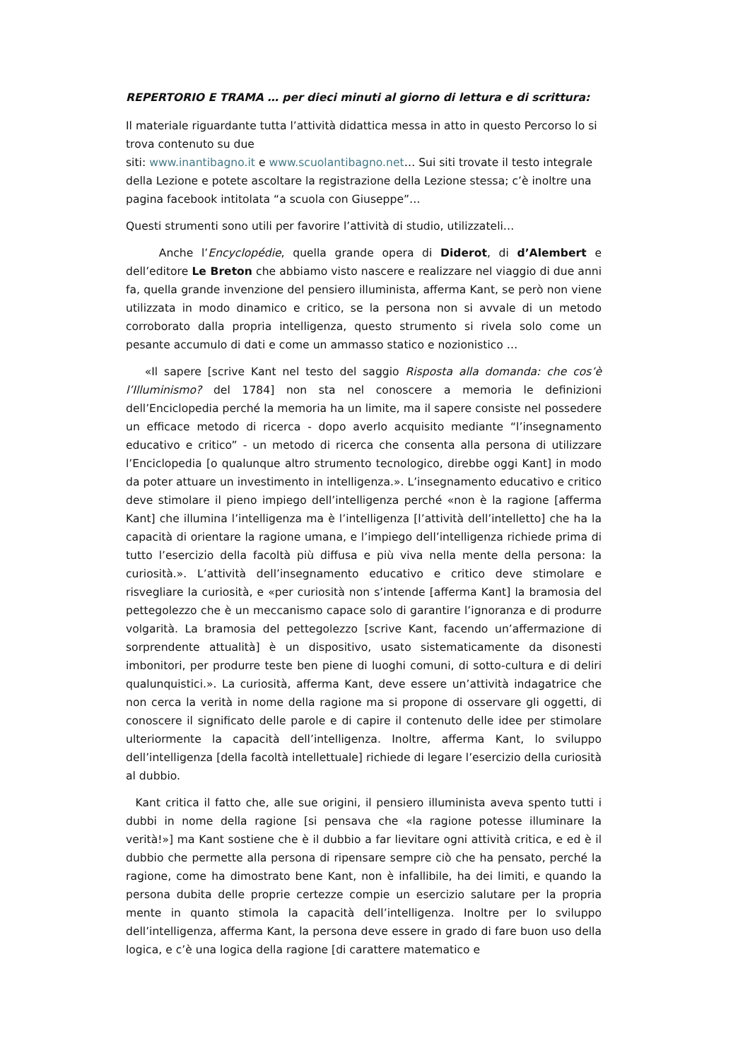REPERTORIO E TRAMA … per dieci minuti al giorno di lettura e di scrittura:
Il materiale riguardante tutta l’attività didattica messa in atto in questo Percorso lo si trova contenuto su due
siti: www.inantibagno.it e www.scuolantibagno.net… Sui siti trovate il testo integrale della Lezione e potete ascoltare la registrazione della Lezione stessa; c’è inoltre una pagina facebook intitolata “a scuola con Giuseppe”…
Questi strumenti sono utili per favorire l’attività di studio, utilizzateli…
Anche l’Encyclopédie, quella grande opera di Diderot, di d’Alembert e dell’editore Le Breton che abbiamo visto nascere e realizzare nel viaggio di due anni fa, quella grande invenzione del pensiero illuminista, afferma Kant, se però non viene utilizzata in modo dinamico e critico, se la persona non si avvale di un metodo corroborato dalla propria intelligenza, questo strumento si rivela solo come un pesante accumulo di dati e come un ammasso statico e nozionistico …
«Il sapere [scrive Kant nel testo del saggio Risposta alla domanda: che cos’è l’Illuminismo? del 1784] non sta nel conoscere a memoria le definizioni dell’Enciclopedia perché la memoria ha un limite, ma il sapere consiste nel possedere un efficace metodo di ricerca - dopo averlo acquisito mediante “l’insegnamento educativo e critico” - un metodo di ricerca che consenta alla persona di utilizzare l’Enciclopedia [o qualunque altro strumento tecnologico, direbbe oggi Kant] in modo da poter attuare un investimento in intelligenza.». L’insegnamento educativo e critico deve stimolare il pieno impiego dell’intelligenza perché «non è la ragione [afferma Kant] che illumina l’intelligenza ma è l’intelligenza [l’attività dell’intelletto] che ha la capacità di orientare la ragione umana, e l’impiego dell’intelligenza richiede prima di tutto l’esercizio della facoltà più diffusa e più viva nella mente della persona: la curiosità.». L’attività dell’insegnamento educativo e critico deve stimolare e risvegliare la curiosità, e «per curiosità non s’intende [afferma Kant] la bramosia del pettegolezzo che è un meccanismo capace solo di garantire l’ignoranza e di produrre volgarità. La bramosia del pettegolezzo [scrive Kant, facendo un’affermazione di sorprendente attualità] è un dispositivo, usato sistematicamente da disonesti imbonitori, per produrre teste ben piene di luoghi comuni, di sotto-cultura e di deliri qualunquistici.». La curiosità, afferma Kant, deve essere un’attività indagatrice che non cerca la verità in nome della ragione ma si propone di osservare gli oggetti, di conoscere il significato delle parole e di capire il contenuto delle idee per stimolare ulteriormente la capacità dell’intelligenza. Inoltre, afferma Kant, lo sviluppo dell’intelligenza [della facoltà intellettuale] richiede di legare l’esercizio della curiosità al dubbio.
Kant critica il fatto che, alle sue origini, il pensiero illuminista aveva spento tutti i dubbi in nome della ragione [si pensava che «la ragione potesse illuminare la verità!»] ma Kant sostiene che è il dubbio a far lievitare ogni attività critica, e ed è il dubbio che permette alla persona di ripensare sempre ciò che ha pensato, perché la ragione, come ha dimostrato bene Kant, non è infallibile, ha dei limiti, e quando la persona dubita delle proprie certezze compie un esercizio salutare per la propria mente in quanto stimola la capacità dell’intelligenza. Inoltre per lo sviluppo dell’intelligenza, afferma Kant, la persona deve essere in grado di fare buon uso della logica, e c’è una logica della ragione [di carattere matematico e